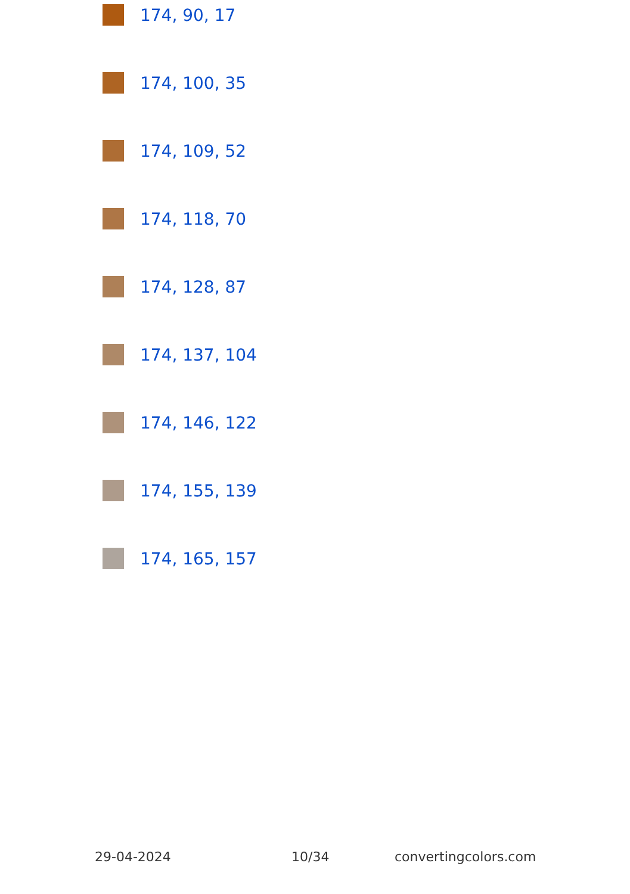174, 90, 17
174, 100, 35
174, 109, 52
174, 118, 70
174, 128, 87
174, 137, 104
174, 146, 122
174, 155, 139
174, 165, 157
29-04-2024 10/34 convertingcolors.com